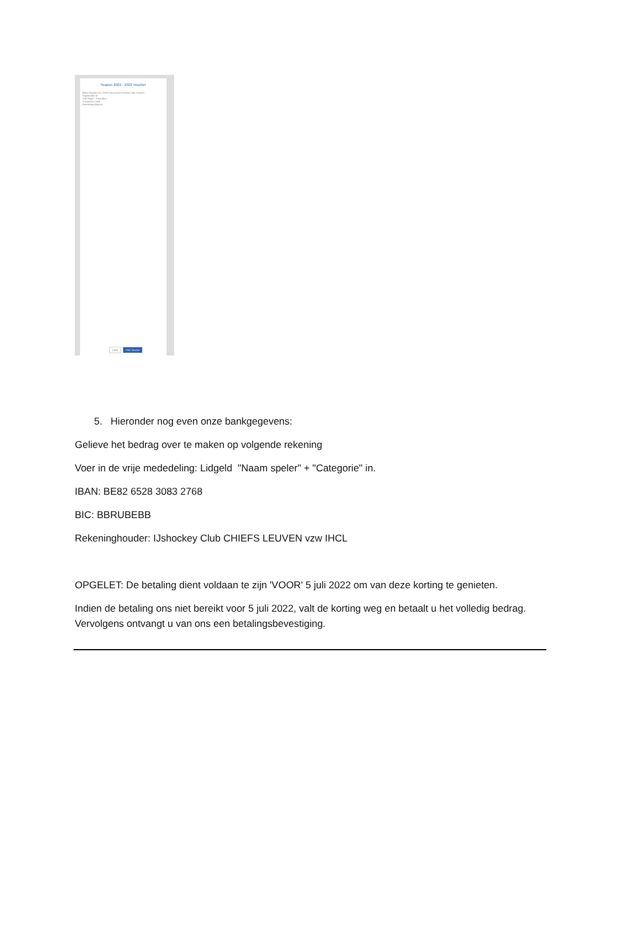Season 2022 - 2023 Voucher
Make Payment to: Chiefs Leuven (ice Hockey Club Leuven)
Registration ID
U15 Player - Early Bird
Transaction Total
Remaining Balance
Close Print Voucher
5. Hieronder nog even onze bankgegevens:
Gelieve het bedrag over te maken op volgende rekening
Voer in de vrije mededeling: Lidgeld "Naam speler" + "Categorie" in.
IBAN: BE82 6528 3083 2768
BIC: BBRUBEBB
Rekeninghouder: IJshockey Club CHIEFS LEUVEN vzw IHCL
OPGELET: De betaling dient voldaan te zijn 'VOOR' 5 juli 2022 om van deze korting te genieten.
Indien de betaling ons niet bereikt voor 5 juli 2022, valt de korting weg en betaalt u het volledig bedrag. Vervolgens ontvangt u van ons een betalingsbevestiging.